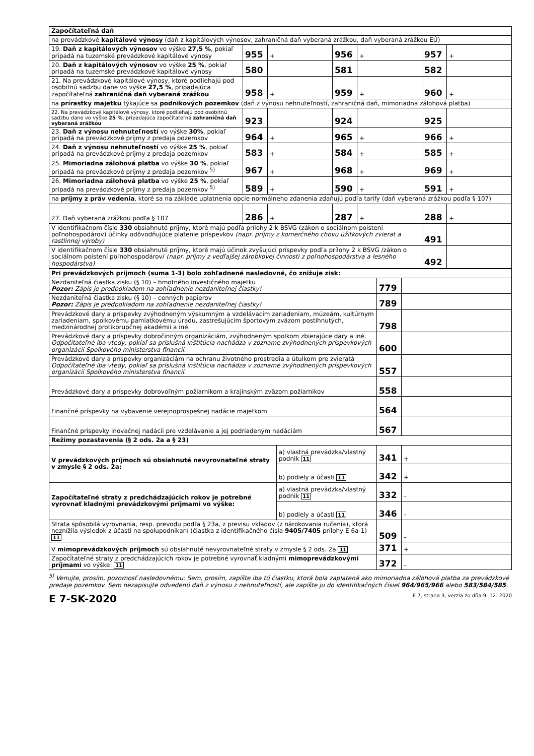| Započítateľná daň | | | | | | |
| na prevádzkové kapitálové výnosy (daň z kapitálových výnosov, zahraničná daň vyberaná zrážkou, daň vyberaná zrážkou EÚ) | | | | | | |
| 19. Daň z kapitálových výnosov vo výške 27,5 % , pokiaľ pripadá na tuzemské prevádzkové kapitálové výnosy | 955 | + | 956 | + | 957 | + |
| 20. Daň z kapitálových výnosov vo výške 25 % , pokiaľ pripadá na tuzemské prevádzkové kapitálové výnosy | 580 | | 581 | | 582 | |
| 21. Na prevádzkové kapitálové výnosy, ktoré podliehajú pod osobitnú sadzbu dane vo výške 27,5 % , pripadajúca započítateľná zahraničná daň vyberaná zrážkou | 958 | + | 959 | + | 960 | + |
| na prírastky majetku týkajúce sa podnikových pozemkov (daň z výnosu nehnuteľností, zahraničná daň, mimoriadna zálohová platba) | | | | | | |
| 22. Na prevádzkové kapitálové výnosy, ktoré podliehajú pod osobitnú sadzbu dane vo výške 25 % , pripadajúca započítateľná zahraničná daň vyberaná zrážkou | 923 | | 924 | | 925 | |
| 23. Daň z výnosu nehnuteľností vo výške 30% , pokiaľ pripadá na prevádzkové príjmy z predaja pozemkov | 964 | + | 965 | + | 966 | + |
| 24. Daň z výnosu nehnuteľností vo výške 25 % , pokiaľ pripadá na prevádzkové príjmy z predaja pozemkov | 583 | + | 584 | + | 585 | + |
| 25. Mimoriadna zálohová platba vo výške 30 % , pokiaľ pripadá na prevádzkové príjmy z predaja pozemkov <sup>5)</sup> | 967 | + | 968 | + | 969 | + |
| 26. Mimoriadna zálohová platba vo výške 25 % , pokiaľ pripadá na prevádzkové príjmy z predaja pozemkov <sup>5)</sup> | 589 | + | 590 | + | 591 | + |
| na príjmy z práv vedenia , ktoré sa na základe uplatnenia opcie normálneho zdanenia zdaňujú podľa tarify (daň vyberaná zrážkou podľa § 107) | | | | | | |
| 27. Daň vyberaná zrážkou podľa § 107 | 286 | + | 287 | + | 288 | + |
| V identifikačnom čísle 330 obsiahnuté príjmy, ktoré majú podľa prílohy 2 k BSVG (zákon o sociálnom poistení poľnohospodárov) účinky odôvodňujúce platenie príspevkov (napr. príjmy z komerčného chovu úžitkových zvierat a rastlinnej výroby) | | | | | 491 | |
| V identifikačnom čísle 330 obsiahnuté príjmy, ktoré majú účinok zvyšujúci príspevky podľa prílohy 2 k BSVG /zákon o sociálnom poistení poľnohospodárov/ (napr. príjmy z vedľajšej zárobkovej činnosti z poľnohospodárstva a lesného hospodárstva) | | | | | 492 | |
| Pri prevádzkových príjmoch (suma 1-3) bolo zohľadnené nasledovné, čo znižuje zisk: | | | |
| Nezdaniteľná čiastka zisku (§ 10) – hmotného investičného majetku Pozor: Zápis je predpokladom na zohľadnenie nezdaniteľnej čiastky! | | 779 | |
| Nezdaniteľná čiastka zisku (§ 10) – cenných papierov Pozor: Zápis je predpokladom na zohľadnenie nezdaniteľnej čiastky! | | 789 | |
| Prevádzkové dary a príspevky zvýhodneným výskumným a vzdelávacím zariadeniam, múzeám, kultúrnym zariadeniam, spolkovému pamiatkovému úradu, zastrešujúcim športovým zväzom postihnutých, medzinárodnej protikorupčnej akadémii a iné. | | 798 | |
| Prevádzkové dary a príspevky dobročinným organizáciám, zvýhodneným spolkom zbierajúce dary a iné. Odpočítateľné iba vtedy, pokiaľ sa príslušná inštitúcia nachádza v zozname zvýhodnených príspevkových organizácií Spolkového ministerstva financií. | | 600 | |
| Prevádzkové dary a príspevky organizáciám na ochranu životného prostredia a útulkom pre zvieratá Odpočítateľné iba vtedy, pokiaľ sa príslušná inštitúcia nachádza v zozname zvýhodnených príspevkových organizácií Spolkového ministerstva financií. | | 557 | |
| Prevádzkové dary a príspevky dobrovoľným požiarnikom a krajinským zväzom požiarnikov | | 558 | |
| Finančné príspevky na vybavenie verejnoprospešnej nadácie majetkom | | 564 | |
| Finančné príspevky inovačnej nadácii pre vzdelávanie a jej podriadeným nadáciám | | 567 | |
| Režimy pozastavenia (§ 2 ods. 2a a § 23) | | | |
| V prevádzkových príjmoch sú obsiahnuté nevyrovnateľné straty v zmysle § 2 ods. 2a: | a) vlastná prevádzka/vlastný podnik 11 | 341 | + |
| | b) podiely a účasti 11 | 342 | + |
| Započítateľné straty z predchádzajúcich rokov je potrebné vyrovnať kladnými prevádzkovými príjmami vo výške: | a) vlastná prevádzka/vlastný podnik 11 | 332 | – |
| | b) podiely a účasti 11 | 346 | – |
| Strata spôsobilá vyrovnania, resp. prevodu podľa § 23a, z previsu vkladov (z nárokovania ručenia), ktorá neznížila výsledok z účasti na spolupodnikaní (čiastka z identifikačného čísla 9405/7405 prílohy E 6a-1) 11 | | 509 | – |
| V mimoprevádzkových príjmoch sú obsiahnuté nevyrovnateľné straty v zmysle § 2 ods. 2a 11 | | 371 | + |
| Započítateľné straty z predchádzajúcich rokov je potrebné vyrovnať kladnými mimoprevádzkovými príjmami vo výške: 11 | | 372 | – |
<sup>5)</sup> Venujte, prosím, pozornosť nasledovnému: Sem, prosím, zapíšte iba tú čiastku, ktorá bola zaplatená ako mimoriadna zálohová platba za prevádzkové predaje pozemkov. Sem nezapisujte odvedenú daň z výnosu z nehnuteľností, ale zapíšte ju do identifikačných čísiel 964/965/966 alebo 583/584/585.
E 7-SK-2020 E 7, strana 3, verzia zo dňa 9. 12. 2020